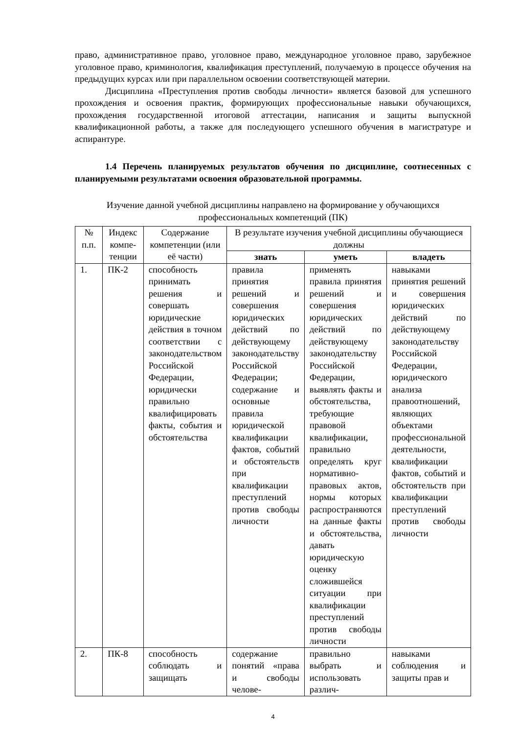право, административное право, уголовное право, международное уголовное право, зарубежное уголовное право, криминология, квалификация преступлений, получаемую в процессе обучения на предыдущих курсах или при параллельном освоении соответствующей материи.
Дисциплина «Преступления против свободы личности» является базовой для успешного прохождения и освоения практик, формирующих профессиональные навыки обучающихся, прохождения государственной итоговой аттестации, написания и защиты выпускной квалификационной работы, а также для последующего успешного обучения в магистратуре и аспирантуре.
1.4 Перечень планируемых результатов обучения по дисциплине, соотнесенных с планируемыми результатами освоения образовательной программы.
Изучение данной учебной дисциплины направлено на формирование у обучающихся профессиональных компетенций (ПК)
| № п.п. | Индекс компе-тенции | Содержание компетенции (или её части) | В результате изучения учебной дисциплины обучающиеся должны | | |
| --- | --- | --- | --- | --- | --- |
| | | | знать | уметь | владеть |
| 1. | ПК-2 | способность принимать решения и совершать юридические действия в точном соответствии с законодательством Российской Федерации, юридически правильно квалифицировать факты, события и обстоятельства | правила принятия решений и совершения юридических действий по действующему законодательству Российской Федерации; содержание и основные правила юридической квалификации фактов, событий и обстоятельств при квалификации преступлений против свободы личности | применять правила принятия решений и совершения юридических действий по действующему законодательству Российской Федерации, выявлять факты и обстоятельства, требующие правовой квалификации, правильно определять круг нормативно-правовых актов, нормы которых распространяются на данные факты и обстоятельства, давать юридическую оценку сложившейся ситуации при квалификации преступлений против свободы личности | навыками принятия решений и совершения юридических действий по действующему законодательству Российской Федерации, юридического анализа правоотношений, являющих объектами профессиональной деятельности, квалификации фактов, событий и обстоятельств при квалификации преступлений против свободы личности |
| 2. | ПК-8 | способность соблюдать и защищать | содержание понятий «права и свободы челове- | правильно выбрать и использовать различ- | навыками соблюдения и защиты прав и |
4